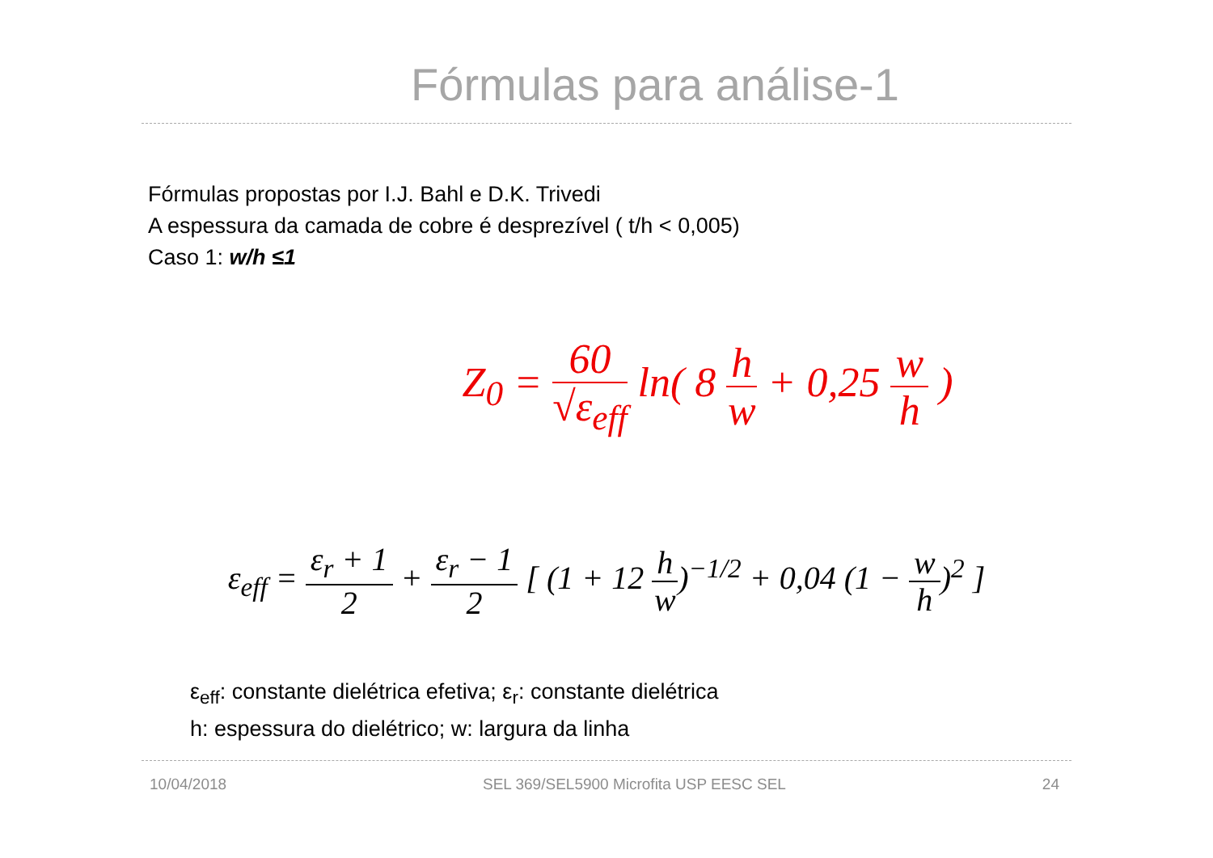Fórmulas para análise-1
Fórmulas propostas por I.J. Bahl e D.K. Trivedi
A espessura da camada de cobre é desprezível ( t/h < 0,005)
Caso 1: w/h ≤1
Z<sub>0</sub> = 60 √ε<sub>eff</sub> ln( 8 h w + 0,25 w h )
ε<sub>eff</sub> = ε<sub>r</sub> + 1 2 + ε<sub>r</sub> − 1 2 [ (1 + 12 h w)<sup>−1/2</sup> + 0,04 (1 − w h)<sup>2</sup> ]
ε<sub>eff</sub>: constante dielétrica efetiva; ε<sub>r</sub>: constante dielétrica
h: espessura do dielétrico; w: largura da linha
10/04/2018 SEL 369/SEL5900 Microfita USP EESC SEL 24